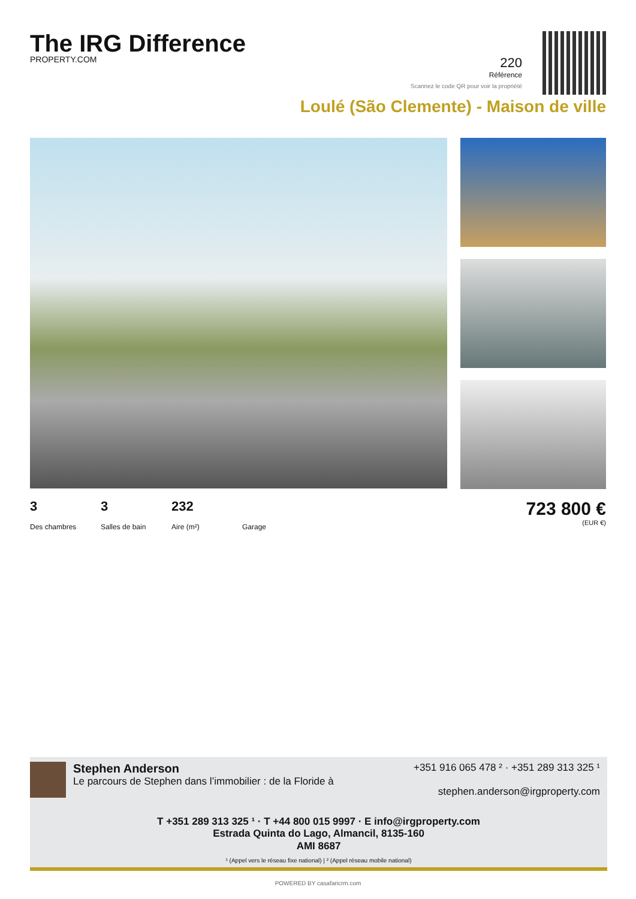The IRG Difference
PROPERTY.COM
220
Référence
Scannez le code QR pour voir la propriété
Loulé (São Clemente) - Maison de ville
3
Des chambres
3
Salles de bain
232
Aire (m²)
Garage
723 800 €
(EUR €)
Stephen Anderson
Le parcours de Stephen dans l’immobilier : de la Floride à
+351 916 065 478 ² · +351 289 313 325 ¹
stephen.anderson@irgproperty.com
T +351 289 313 325 ¹ · T +44 800 015 9997 · E info@irgproperty.com
Estrada Quinta do Lago, Almancil, 8135-160
AMI 8687
¹ (Appel vers le réseau fixe national) | ² (Appel réseau mobile national)
POWERED BY casafaricrm.com